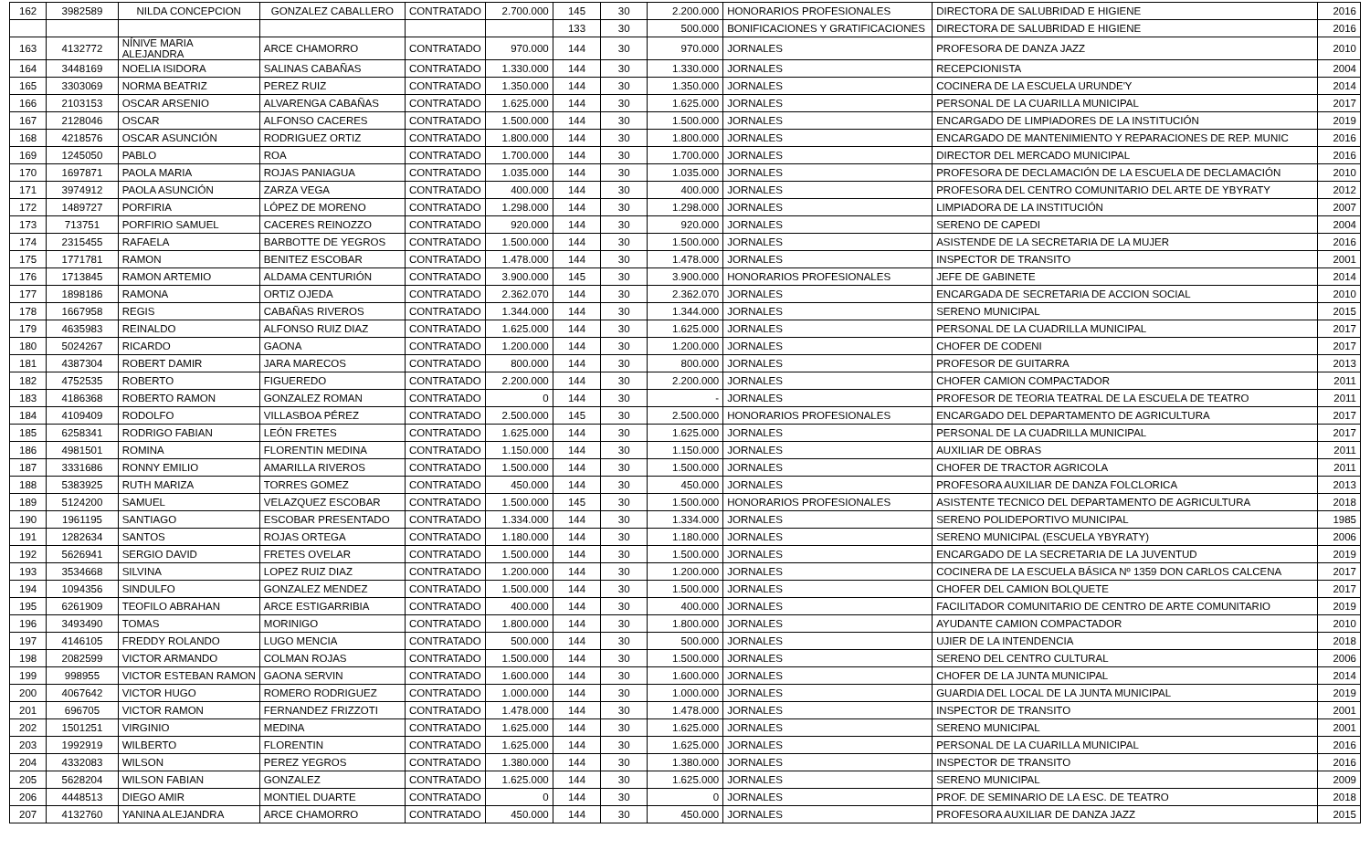| 162 | 3982589 | NILDA CONCEPCION | GONZALEZ CABALLERO | CONTRATADO | 2.700.000 | 145 | 30 | 2.200.000 | HONORARIOS PROFESIONALES | DIRECTORA DE SALUBRIDAD E HIGIENE | 2016 |
| | | | | | | 133 | 30 | 500.000 | BONIFICACIONES Y GRATIFICACIONES | DIRECTORA DE SALUBRIDAD E HIGIENE | 2016 |
| 163 | 4132772 | NÍNIVE MARIA ALEJANDRA | ARCE CHAMORRO | CONTRATADO | 970.000 | 144 | 30 | 970.000 | JORNALES | PROFESORA DE DANZA JAZZ | 2010 |
| 164 | 3448169 | NOELIA ISIDORA | SALINAS CABAÑAS | CONTRATADO | 1.330.000 | 144 | 30 | 1.330.000 | JORNALES | RECEPCIONISTA | 2004 |
| 165 | 3303069 | NORMA BEATRIZ | PEREZ RUIZ | CONTRATADO | 1.350.000 | 144 | 30 | 1.350.000 | JORNALES | COCINERA DE LA ESCUELA URUNDE'Y | 2014 |
| 166 | 2103153 | OSCAR ARSENIO | ALVARENGA CABAÑAS | CONTRATADO | 1.625.000 | 144 | 30 | 1.625.000 | JORNALES | PERSONAL DE LA CUARILLA MUNICIPAL | 2017 |
| 167 | 2128046 | OSCAR | ALFONSO CACERES | CONTRATADO | 1.500.000 | 144 | 30 | 1.500.000 | JORNALES | ENCARGADO DE LIMPIADORES DE LA INSTITUCIÓN | 2019 |
| 168 | 4218576 | OSCAR ASUNCIÓN | RODRIGUEZ ORTIZ | CONTRATADO | 1.800.000 | 144 | 30 | 1.800.000 | JORNALES | ENCARGADO DE MANTENIMIENTO Y REPARACIONES DE REP. MUNIC | 2016 |
| 169 | 1245050 | PABLO | ROA | CONTRATADO | 1.700.000 | 144 | 30 | 1.700.000 | JORNALES | DIRECTOR DEL MERCADO MUNICIPAL | 2016 |
| 170 | 1697871 | PAOLA MARIA | ROJAS PANIAGUA | CONTRATADO | 1.035.000 | 144 | 30 | 1.035.000 | JORNALES | PROFESORA DE DECLAMACIÓN DE LA ESCUELA DE DECLAMACIÓN | 2010 |
| 171 | 3974912 | PAOLA ASUNCIÓN | ZARZA VEGA | CONTRATADO | 400.000 | 144 | 30 | 400.000 | JORNALES | PROFESORA DEL CENTRO COMUNITARIO DEL ARTE DE YBYRATY | 2012 |
| 172 | 1489727 | PORFIRIA | LÓPEZ DE MORENO | CONTRATADO | 1.298.000 | 144 | 30 | 1.298.000 | JORNALES | LIMPIADORA DE LA INSTITUCIÓN | 2007 |
| 173 | 713751 | PORFIRIO SAMUEL | CACERES REINOZZO | CONTRATADO | 920.000 | 144 | 30 | 920.000 | JORNALES | SERENO DE CAPEDI | 2004 |
| 174 | 2315455 | RAFAELA | BARBOTTE DE YEGROS | CONTRATADO | 1.500.000 | 144 | 30 | 1.500.000 | JORNALES | ASISTENDE DE LA SECRETARIA DE LA MUJER | 2016 |
| 175 | 1771781 | RAMON | BENITEZ ESCOBAR | CONTRATADO | 1.478.000 | 144 | 30 | 1.478.000 | JORNALES | INSPECTOR DE TRANSITO | 2001 |
| 176 | 1713845 | RAMON ARTEMIO | ALDAMA CENTURIÓN | CONTRATADO | 3.900.000 | 145 | 30 | 3.900.000 | HONORARIOS PROFESIONALES | JEFE DE GABINETE | 2014 |
| 177 | 1898186 | RAMONA | ORTIZ OJEDA | CONTRATADO | 2.362.070 | 144 | 30 | 2.362.070 | JORNALES | ENCARGADA DE SECRETARIA DE ACCION SOCIAL | 2010 |
| 178 | 1667958 | REGIS | CABAÑAS RIVEROS | CONTRATADO | 1.344.000 | 144 | 30 | 1.344.000 | JORNALES | SERENO MUNICIPAL | 2015 |
| 179 | 4635983 | REINALDO | ALFONSO RUIZ DIAZ | CONTRATADO | 1.625.000 | 144 | 30 | 1.625.000 | JORNALES | PERSONAL DE LA CUADRILLA MUNICIPAL | 2017 |
| 180 | 5024267 | RICARDO | GAONA | CONTRATADO | 1.200.000 | 144 | 30 | 1.200.000 | JORNALES | CHOFER DE CODENI | 2017 |
| 181 | 4387304 | ROBERT DAMIR | JARA MARECOS | CONTRATADO | 800.000 | 144 | 30 | 800.000 | JORNALES | PROFESOR DE GUITARRA | 2013 |
| 182 | 4752535 | ROBERTO | FIGUEREDO | CONTRATADO | 2.200.000 | 144 | 30 | 2.200.000 | JORNALES | CHOFER CAMION COMPACTADOR | 2011 |
| 183 | 4186368 | ROBERTO RAMON | GONZALEZ ROMAN | CONTRATADO | 0 | 144 | 30 | - | JORNALES | PROFESOR DE TEORIA TEATRAL DE LA ESCUELA DE TEATRO | 2011 |
| 184 | 4109409 | RODOLFO | VILLASBOA PÉREZ | CONTRATADO | 2.500.000 | 145 | 30 | 2.500.000 | HONORARIOS PROFESIONALES | ENCARGADO DEL DEPARTAMENTO DE AGRICULTURA | 2017 |
| 185 | 6258341 | RODRIGO FABIAN | LEÓN FRETES | CONTRATADO | 1.625.000 | 144 | 30 | 1.625.000 | JORNALES | PERSONAL DE LA CUADRILLA MUNICIPAL | 2017 |
| 186 | 4981501 | ROMINA | FLORENTIN MEDINA | CONTRATADO | 1.150.000 | 144 | 30 | 1.150.000 | JORNALES | AUXILIAR DE OBRAS | 2011 |
| 187 | 3331686 | RONNY EMILIO | AMARILLA RIVEROS | CONTRATADO | 1.500.000 | 144 | 30 | 1.500.000 | JORNALES | CHOFER DE TRACTOR AGRICOLA | 2011 |
| 188 | 5383925 | RUTH MARIZA | TORRES GOMEZ | CONTRATADO | 450.000 | 144 | 30 | 450.000 | JORNALES | PROFESORA AUXILIAR DE DANZA FOLCLORICA | 2013 |
| 189 | 5124200 | SAMUEL | VELAZQUEZ ESCOBAR | CONTRATADO | 1.500.000 | 145 | 30 | 1.500.000 | HONORARIOS PROFESIONALES | ASISTENTE TECNICO DEL DEPARTAMENTO DE AGRICULTURA | 2018 |
| 190 | 1961195 | SANTIAGO | ESCOBAR PRESENTADO | CONTRATADO | 1.334.000 | 144 | 30 | 1.334.000 | JORNALES | SERENO POLIDEPORTIVO MUNICIPAL | 1985 |
| 191 | 1282634 | SANTOS | ROJAS ORTEGA | CONTRATADO | 1.180.000 | 144 | 30 | 1.180.000 | JORNALES | SERENO MUNICIPAL (ESCUELA YBYRATY) | 2006 |
| 192 | 5626941 | SERGIO DAVID | FRETES OVELAR | CONTRATADO | 1.500.000 | 144 | 30 | 1.500.000 | JORNALES | ENCARGADO DE LA SECRETARIA DE LA JUVENTUD | 2019 |
| 193 | 3534668 | SILVINA | LOPEZ RUIZ DIAZ | CONTRATADO | 1.200.000 | 144 | 30 | 1.200.000 | JORNALES | COCINERA DE LA ESCUELA BÁSICA Nº 1359 DON CARLOS CALCENA | 2017 |
| 194 | 1094356 | SINDULFO | GONZALEZ MENDEZ | CONTRATADO | 1.500.000 | 144 | 30 | 1.500.000 | JORNALES | CHOFER DEL CAMION BOLQUETE | 2017 |
| 195 | 6261909 | TEOFILO ABRAHAN | ARCE ESTIGARRIBIA | CONTRATADO | 400.000 | 144 | 30 | 400.000 | JORNALES | FACILITADOR COMUNITARIO DE CENTRO DE ARTE COMUNITARIO | 2019 |
| 196 | 3493490 | TOMAS | MORINIGO | CONTRATADO | 1.800.000 | 144 | 30 | 1.800.000 | JORNALES | AYUDANTE CAMION COMPACTADOR | 2010 |
| 197 | 4146105 | FREDDY ROLANDO | LUGO MENCIA | CONTRATADO | 500.000 | 144 | 30 | 500.000 | JORNALES | UJIER DE LA INTENDENCIA | 2018 |
| 198 | 2082599 | VICTOR ARMANDO | COLMAN ROJAS | CONTRATADO | 1.500.000 | 144 | 30 | 1.500.000 | JORNALES | SERENO DEL CENTRO CULTURAL | 2006 |
| 199 | 998955 | VICTOR ESTEBAN RAMON | GAONA SERVIN | CONTRATADO | 1.600.000 | 144 | 30 | 1.600.000 | JORNALES | CHOFER DE LA JUNTA MUNICIPAL | 2014 |
| 200 | 4067642 | VICTOR HUGO | ROMERO RODRIGUEZ | CONTRATADO | 1.000.000 | 144 | 30 | 1.000.000 | JORNALES | GUARDIA DEL LOCAL DE LA JUNTA MUNICIPAL | 2019 |
| 201 | 696705 | VICTOR RAMON | FERNANDEZ FRIZZOTI | CONTRATADO | 1.478.000 | 144 | 30 | 1.478.000 | JORNALES | INSPECTOR DE TRANSITO | 2001 |
| 202 | 1501251 | VIRGINIO | MEDINA | CONTRATADO | 1.625.000 | 144 | 30 | 1.625.000 | JORNALES | SERENO MUNICIPAL | 2001 |
| 203 | 1992919 | WILBERTO | FLORENTIN | CONTRATADO | 1.625.000 | 144 | 30 | 1.625.000 | JORNALES | PERSONAL DE LA CUARILLA MUNICIPAL | 2016 |
| 204 | 4332083 | WILSON | PEREZ YEGROS | CONTRATADO | 1.380.000 | 144 | 30 | 1.380.000 | JORNALES | INSPECTOR DE TRANSITO | 2016 |
| 205 | 5628204 | WILSON FABIAN | GONZALEZ | CONTRATADO | 1.625.000 | 144 | 30 | 1.625.000 | JORNALES | SERENO MUNICIPAL | 2009 |
| 206 | 4448513 | DIEGO AMIR | MONTIEL DUARTE | CONTRATADO | 0 | 144 | 30 | 0 | JORNALES | PROF. DE SEMINARIO DE LA ESC. DE TEATRO | 2018 |
| 207 | 4132760 | YANINA ALEJANDRA | ARCE CHAMORRO | CONTRATADO | 450.000 | 144 | 30 | 450.000 | JORNALES | PROFESORA AUXILIAR DE DANZA JAZZ | 2015 |